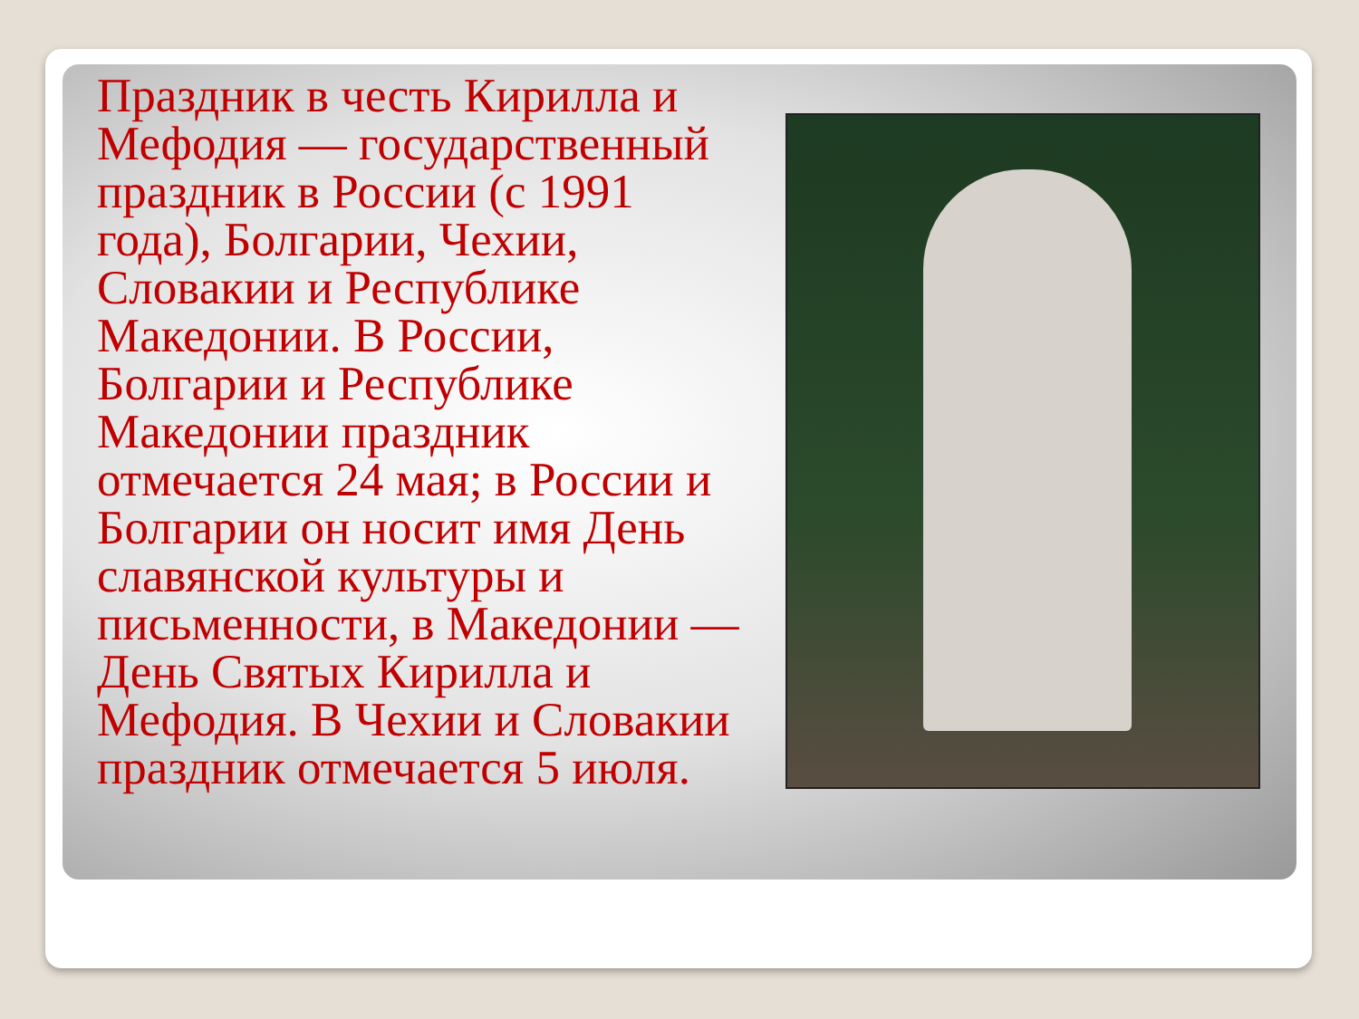Праздник в честь Кирилла и Мефодия — государственный праздник в России (с 1991 года), Болгарии, Чехии, Словакии и Республике Македонии. В России, Болгарии и Республике Македонии праздник отмечается 24 мая; в России и Болгарии он носит имя День славянской культуры и письменности, в Македонии — День Святых Кирилла и Мефодия. В Чехии и Словакии праздник отмечается 5 июля.